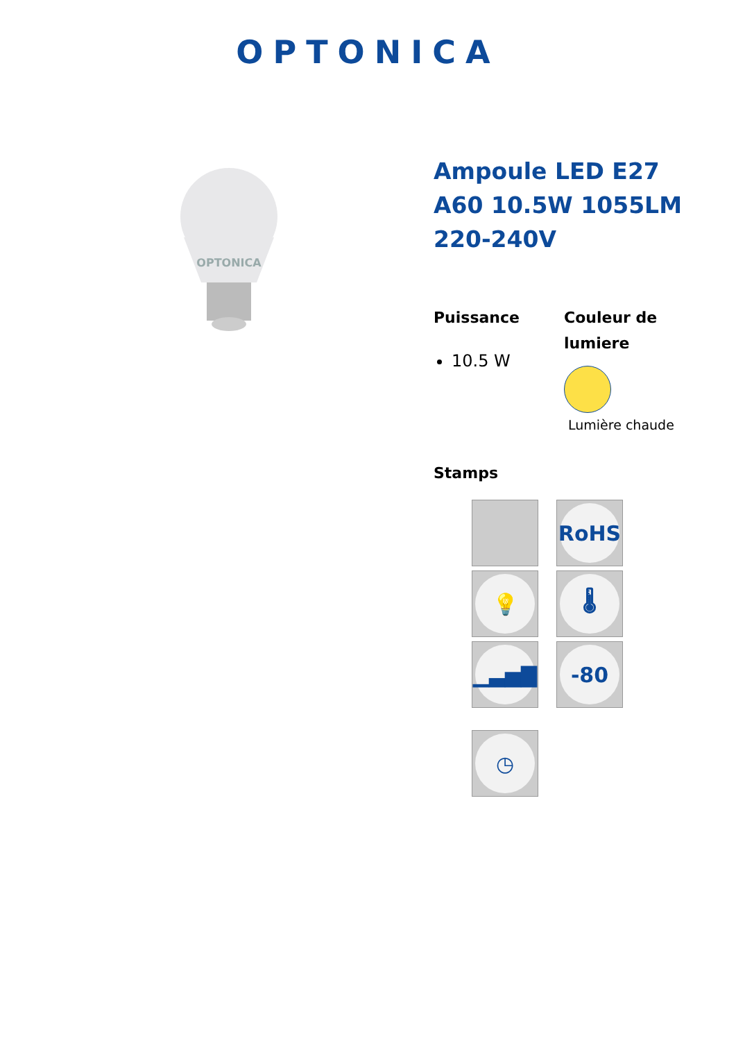OPTONICA
OPTONICA
Ampoule LED E27 A60 10.5W 1055LM 220-240V
Puissance
10.5 W
Couleur de lumiere
Lumière chaude
Stamps
RoHS
💡
🌡
▁▃▅▇
-80
◷